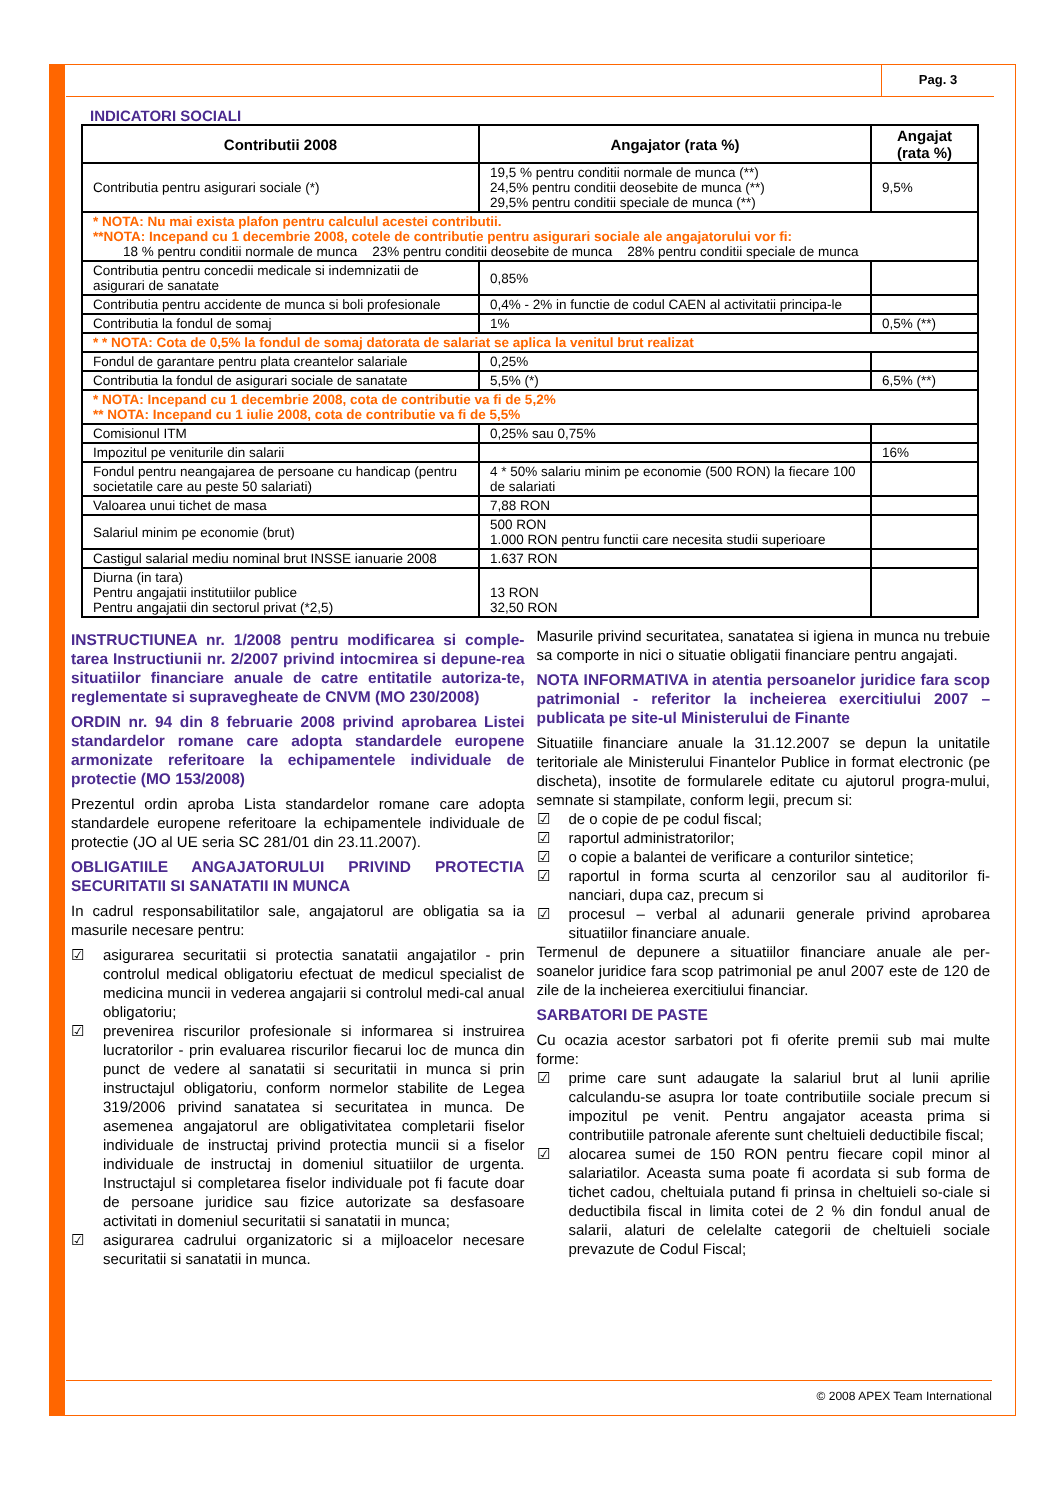Pag. 3
INDICATORI SOCIALI
| Contributii 2008 | Angajator (rata %) | Angajat (rata %) |
| --- | --- | --- |
| Contributia pentru asigurari sociale (*) | 19,5 % pentru conditii normale de munca (**) 24,5% pentru conditii deosebite de munca (**) 29,5% pentru conditii speciale de munca (**) | 9,5% |
| * NOTA: Nu mai exista plafon pentru calculul acestei contributii. **NOTA: Incepand cu 1 decembrie 2008, cotele de contributie pentru asigurari sociale ale angajatorului vor fi: 18 % pentru conditii normale de munca 23% pentru conditii deosebite de munca 28% pentru conditii speciale de munca | | |
| Contributia pentru concedii medicale si indemnizatii de asigurari de sanatate | 0,85% | |
| Contributia pentru accidente de munca si boli profesionale | 0,4% - 2% in functie de codul CAEN al activitatii principa-le | |
| Contributia la fondul de somaj | 1% | 0,5% (**) |
| * * NOTA: Cota de 0,5% la fondul de somaj datorata de salariat se aplica la venitul brut realizat | | |
| Fondul de garantare pentru plata creantelor salariale | 0,25% | |
| Contributia la fondul de asigurari sociale de sanatate | 5,5% (*) | 6,5% (**) |
| * NOTA: Incepand cu 1 decembrie 2008, cota de contributie va fi de 5,2% ** NOTA: Incepand cu 1 iulie 2008, cota de contributie va fi de 5,5% | | |
| Comisionul ITM | 0,25% sau 0,75% | |
| Impozitul pe veniturile din salarii | | 16% |
| Fondul pentru neangajarea de persoane cu handicap (pentru societatile care au peste 50 salariati) | 4 * 50% salariu minim pe economie (500 RON) la fiecare 100 de salariati | |
| Valoarea unui tichet de masa | 7,88 RON | |
| Salariul minim pe economie (brut) | 500 RON 1.000 RON pentru functii care necesita studii superioare | |
| Castigul salarial mediu nominal brut INSSE ianuarie 2008 | 1.637 RON | |
| Diurna (in tara) Pentru angajatii institutiilor publice Pentru angajatii din sectorul privat (*2,5) | 13 RON 32,50 RON | |
INSTRUCTIUNEA nr. 1/2008 pentru modificarea si comple-tarea Instructiunii nr. 2/2007 privind intocmirea si depune-rea situatiilor financiare anuale de catre entitatile autoriza-te, reglementate si supravegheate de CNVM (MO 230/2008)
ORDIN nr. 94 din 8 februarie 2008 privind aprobarea Listei standardelor romane care adopta standardele europene armonizate referitoare la echipamentele individuale de protectie (MO 153/2008)
Prezentul ordin aproba Lista standardelor romane care adopta standardele europene referitoare la echipamentele individuale de protectie (JO al UE seria SC 281/01 din 23.11.2007).
OBLIGATIILE ANGAJATORULUI PRIVIND PROTECTIA SECURITATII SI SANATATII IN MUNCA
In cadrul responsabilitatilor sale, angajatorul are obligatia sa ia masurile necesare pentru:
☑ asigurarea securitatii si protectia sanatatii angajatilor - prin controlul medical obligatoriu efectuat de medicul specialist de medicina muncii in vederea angajarii si controlul medi-cal anual obligatoriu;
☑ prevenirea riscurilor profesionale si informarea si instruirea lucratorilor - prin evaluarea riscurilor fiecarui loc de munca din punct de vedere al sanatatii si securitatii in munca si prin instructajul obligatoriu, conform normelor stabilite de Legea 319/2006 privind sanatatea si securitatea in munca. De asemenea angajatorul are obligativitatea completarii fiselor individuale de instructaj privind protectia muncii si a fiselor individuale de instructaj in domeniul situatiilor de urgenta. Instructajul si completarea fiselor individuale pot fi facute doar de persoane juridice sau fizice autorizate sa desfasoare activitati in domeniul securitatii si sanatatii in munca;
☑ asigurarea cadrului organizatoric si a mijloacelor necesare securitatii si sanatatii in munca.
Masurile privind securitatea, sanatatea si igiena in munca nu trebuie sa comporte in nici o situatie obligatii financiare pentru angajati.
NOTA INFORMATIVA in atentia persoanelor juridice fara scop patrimonial - referitor la incheierea exercitiului 2007 – publicata pe site-ul Ministerului de Finante
Situatiile financiare anuale la 31.12.2007 se depun la unitatile teritoriale ale Ministerului Finantelor Publice in format electronic (pe discheta), insotite de formularele editate cu ajutorul progra-mului, semnate si stampilate, conform legii, precum si:
☑ de o copie de pe codul fiscal;
☑ raportul administratorilor;
☑ o copie a balantei de verificare a conturilor sintetice;
☑ raportul in forma scurta al cenzorilor sau al auditorilor fi-nanciari, dupa caz, precum si
☑ procesul – verbal al adunarii generale privind aprobarea situatiilor financiare anuale.
Termenul de depunere a situatiilor financiare anuale ale per-soanelor juridice fara scop patrimonial pe anul 2007 este de 120 de zile de la incheierea exercitiului financiar.
SARBATORI DE PASTE
Cu ocazia acestor sarbatori pot fi oferite premii sub mai multe forme:
☑ prime care sunt adaugate la salariul brut al lunii aprilie calculandu-se asupra lor toate contributiile sociale precum si impozitul pe venit. Pentru angajator aceasta prima si contributiile patronale aferente sunt cheltuieli deductibile fiscal;
☑ alocarea sumei de 150 RON pentru fiecare copil minor al salariatilor. Aceasta suma poate fi acordata si sub forma de tichet cadou, cheltuiala putand fi prinsa in cheltuieli so-ciale si deductibila fiscal in limita cotei de 2 % din fondul anual de salarii, alaturi de celelalte categorii de cheltuieli sociale prevazute de Codul Fiscal;
© 2008 APEX Team International